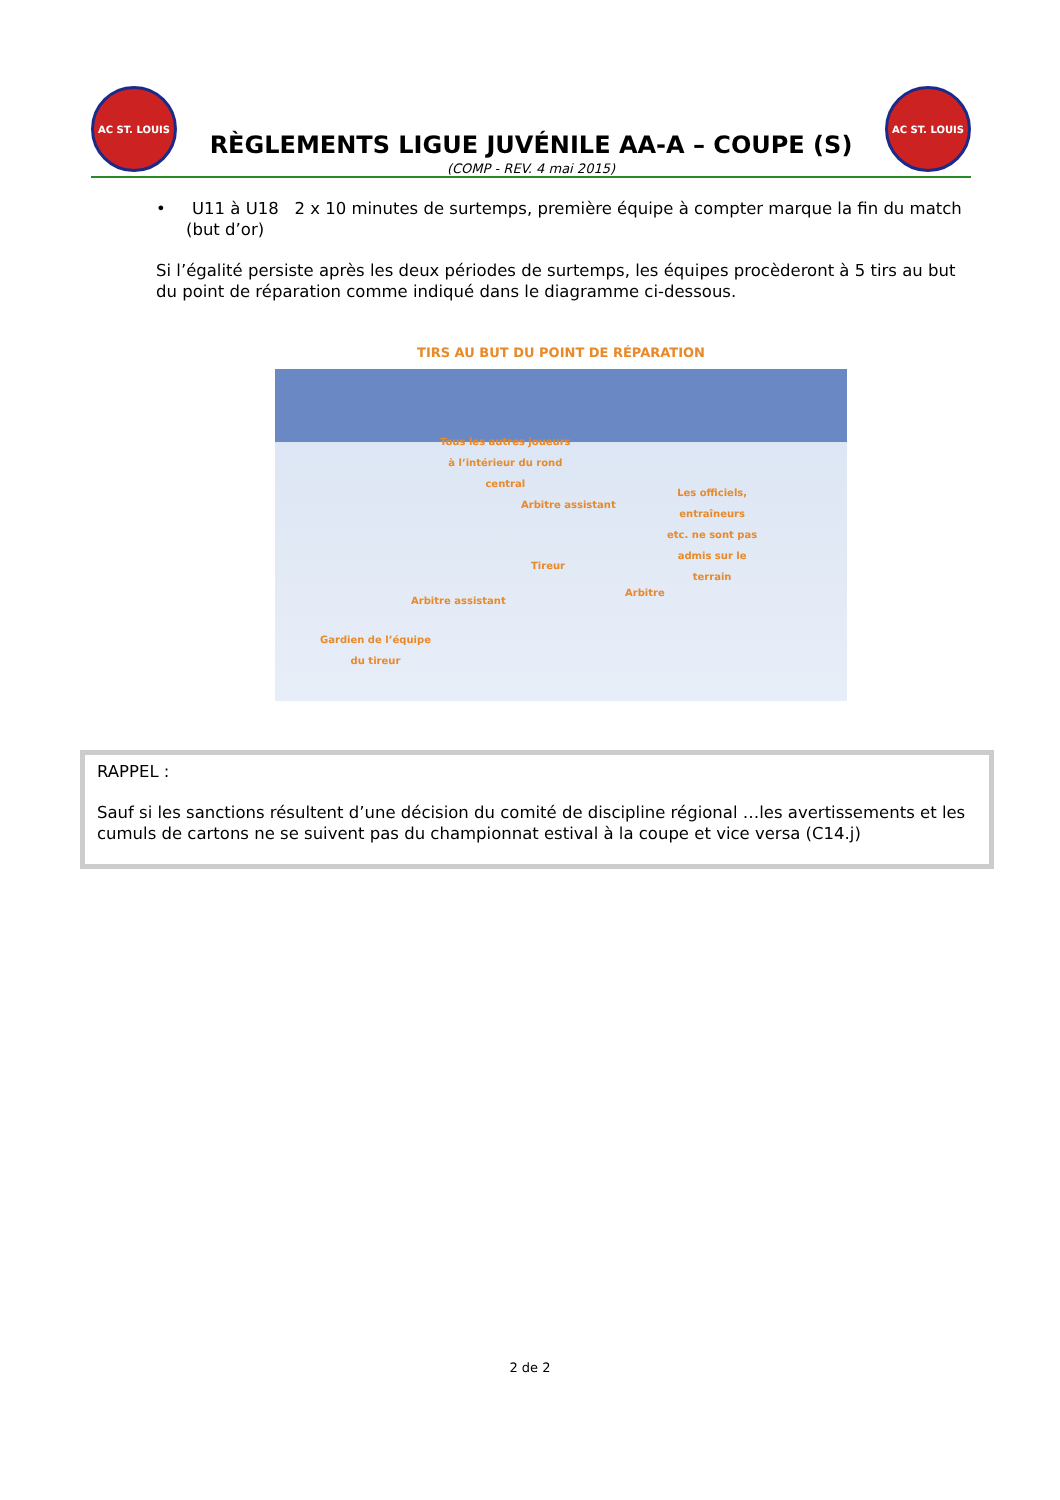AC ST. LOUIS
RÈGLEMENTS LIGUE JUVÉNILE AA-A – COUPE (S)
(COMP - REV. 4 mai 2015)
AC ST. LOUIS
• U11 à U18 2 x 10 minutes de surtemps, première équipe à compter marque la fin du match (but d’or)
Si l’égalité persiste après les deux périodes de surtemps, les équipes procèderont à 5 tirs au but du point de réparation comme indiqué dans le diagramme ci-dessous.
TIRS AU BUT DU POINT DE RÉPARATION
Tous les autres joueurs
à l’intérieur du rond
central
Arbitre assistant
Les officiels,
entraîneurs
etc. ne sont pas
admis sur le
terrain
Tireur
Arbitre
Arbitre assistant
Gardien de l’équipe
du tireur
RAPPEL :
Sauf si les sanctions résultent d’une décision du comité de discipline régional …les avertissements et les cumuls de cartons ne se suivent pas du championnat estival à la coupe et vice versa (C14.j)
2 de 2